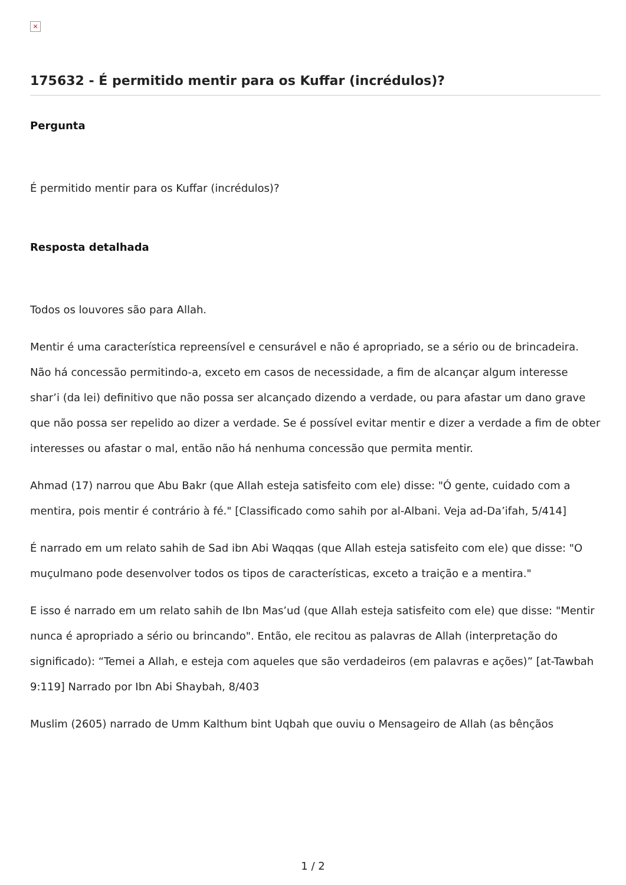×
175632 - É permitido mentir para os Kuffar (incrédulos)?
Pergunta
É permitido mentir para os Kuffar (incrédulos)?
Resposta detalhada
Todos os louvores são para Allah.
Mentir é uma característica repreensível e censurável e não é apropriado, se a sério ou de brincadeira. Não há concessão permitindo-a, exceto em casos de necessidade, a fim de alcançar algum interesse shar’i (da lei) definitivo que não possa ser alcançado dizendo a verdade, ou para afastar um dano grave que não possa ser repelido ao dizer a verdade. Se é possível evitar mentir e dizer a verdade a fim de obter interesses ou afastar o mal, então não há nenhuma concessão que permita mentir.
Ahmad (17) narrou que Abu Bakr (que Allah esteja satisfeito com ele) disse: "Ó gente, cuidado com a mentira, pois mentir é contrário à fé." [Classificado como sahih por al-Albani. Veja ad-Da’ifah, 5/414]
É narrado em um relato sahih de Sad ibn Abi Waqqas (que Allah esteja satisfeito com ele) que disse: "O muçulmano pode desenvolver todos os tipos de características, exceto a traição e a mentira."
E isso é narrado em um relato sahih de Ibn Mas’ud (que Allah esteja satisfeito com ele) que disse: "Mentir nunca é apropriado a sério ou brincando". Então, ele recitou as palavras de Allah (interpretação do significado): “Temei a Allah, e esteja com aqueles que são verdadeiros (em palavras e ações)” [at-Tawbah 9:119] Narrado por Ibn Abi Shaybah, 8/403
Muslim (2605) narrado de Umm Kalthum bint Uqbah que ouviu o Mensageiro de Allah (as bênçãos
1 / 2